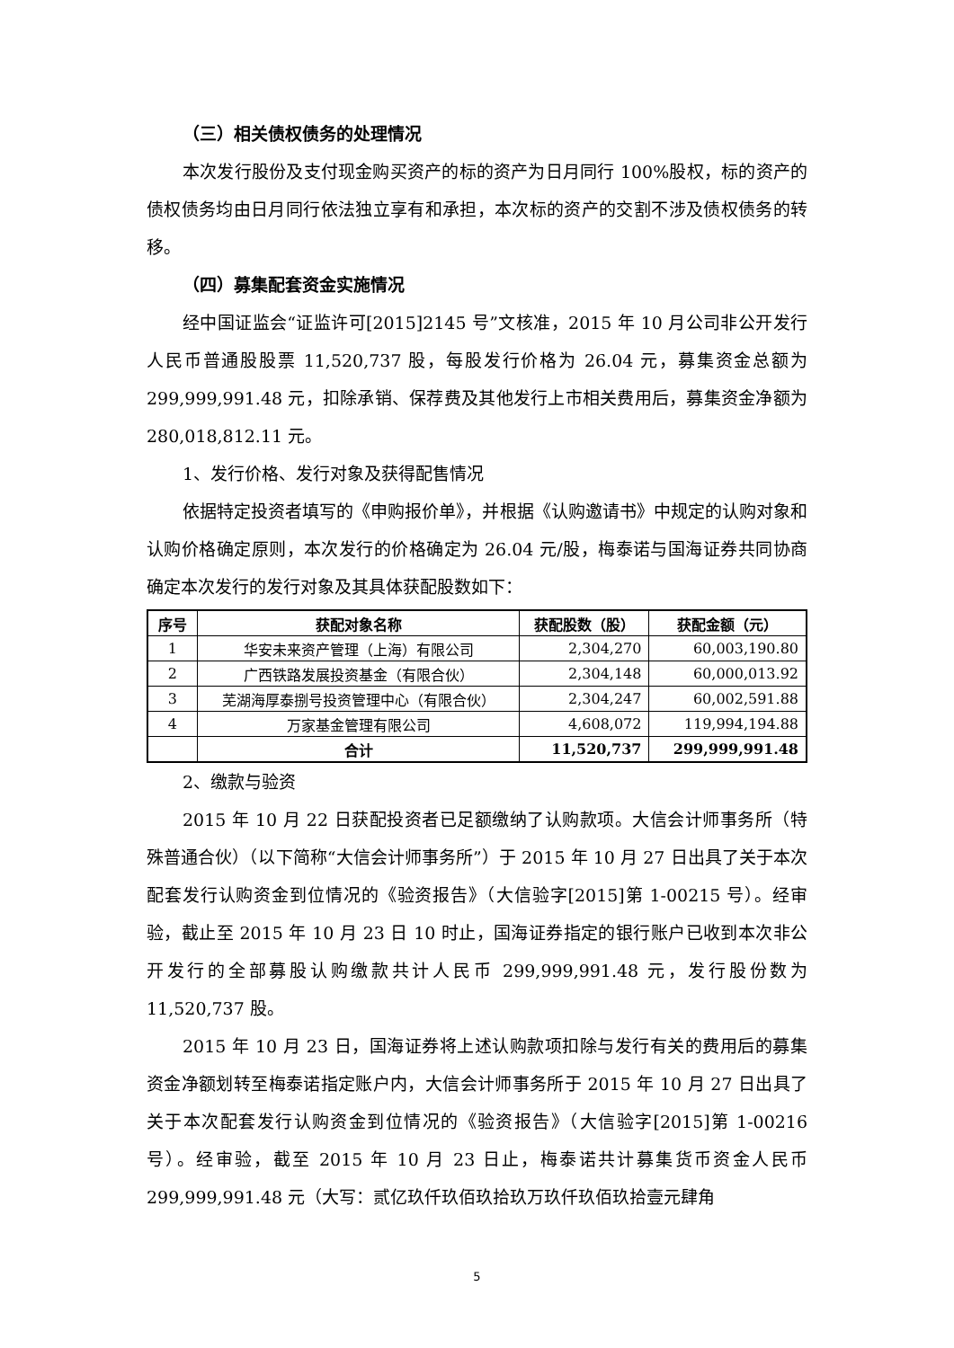（三）相关债权债务的处理情况
本次发行股份及支付现金购买资产的标的资产为日月同行 100%股权，标的资产的债权债务均由日月同行依法独立享有和承担，本次标的资产的交割不涉及债权债务的转移。
（四）募集配套资金实施情况
经中国证监会“证监许可[2015]2145 号”文核准，2015 年 10 月公司非公开发行人民币普通股股票 11,520,737 股，每股发行价格为 26.04 元，募集资金总额为 299,999,991.48 元，扣除承销、保荐费及其他发行上市相关费用后，募集资金净额为 280,018,812.11 元。
1、发行价格、发行对象及获得配售情况
依据特定投资者填写的《申购报价单》，并根据《认购邀请书》中规定的认购对象和认购价格确定原则，本次发行的价格确定为 26.04 元/股，梅泰诺与国海证券共同协商确定本次发行的发行对象及其具体获配股数如下：
| 序号 | 获配对象名称 | 获配股数（股） | 获配金额（元） |
| --- | --- | --- | --- |
| 1 | 华安未来资产管理（上海）有限公司 | 2,304,270 | 60,003,190.80 |
| 2 | 广西铁路发展投资基金（有限合伙） | 2,304,148 | 60,000,013.92 |
| 3 | 芜湖海厚泰捌号投资管理中心（有限合伙） | 2,304,247 | 60,002,591.88 |
| 4 | 万家基金管理有限公司 | 4,608,072 | 119,994,194.88 |
| | 合计 | 11,520,737 | 299,999,991.48 |
2、缴款与验资
2015 年 10 月 22 日获配投资者已足额缴纳了认购款项。大信会计师事务所（特殊普通合伙）（以下简称“大信会计师事务所”）于 2015 年 10 月 27 日出具了关于本次配套发行认购资金到位情况的《验资报告》（大信验字[2015]第 1-00215 号）。经审验，截止至 2015 年 10 月 23 日 10 时止，国海证券指定的银行账户已收到本次非公开发行的全部募股认购缴款共计人民币 299,999,991.48 元，发行股份数为 11,520,737 股。
2015 年 10 月 23 日，国海证券将上述认购款项扣除与发行有关的费用后的募集资金净额划转至梅泰诺指定账户内，大信会计师事务所于 2015 年 10 月 27 日出具了关于本次配套发行认购资金到位情况的《验资报告》（大信验字[2015]第 1-00216 号）。经审验，截至 2015 年 10 月 23 日止，梅泰诺共计募集货币资金人民币 299,999,991.48 元（大写：贰亿玖仟玖佰玖拾玖万玖仟玖佰玖拾壹元肆角
5